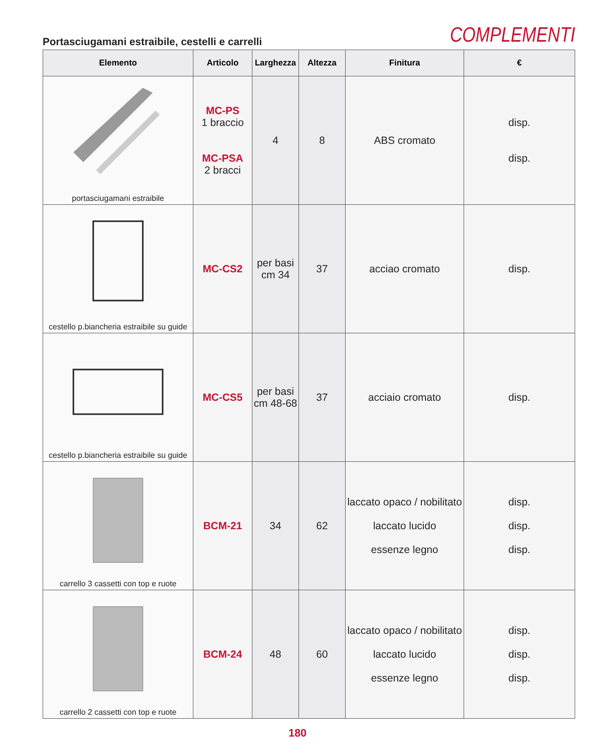Portasciugamani estraibile, cestelli e carrelli
COMPLEMENTI
| Elemento | Articolo | Larghezza | Altezza | Finitura | € |
| --- | --- | --- | --- | --- | --- |
| portasciugamani estraibile | MC-PS 1 braccio MC-PSA 2 bracci | 4 | 8 | ABS cromato | disp. disp. |
| cestello p.biancheria estraibile su guide | MC-CS2 | per basi cm 34 | 37 | acciao cromato | disp. |
| cestello p.biancheria estraibile su guide | MC-CS5 | per basi cm 48-68 | 37 | acciaio cromato | disp. |
| carrello 3 cassetti con top e ruote | BCM-21 | 34 | 62 | laccato opaco / nobilitato laccato lucido essenze legno | disp. disp. disp. |
| carrello 2 cassetti con top e ruote | BCM-24 | 48 | 60 | laccato opaco / nobilitato laccato lucido essenze legno | disp. disp. disp. |
180